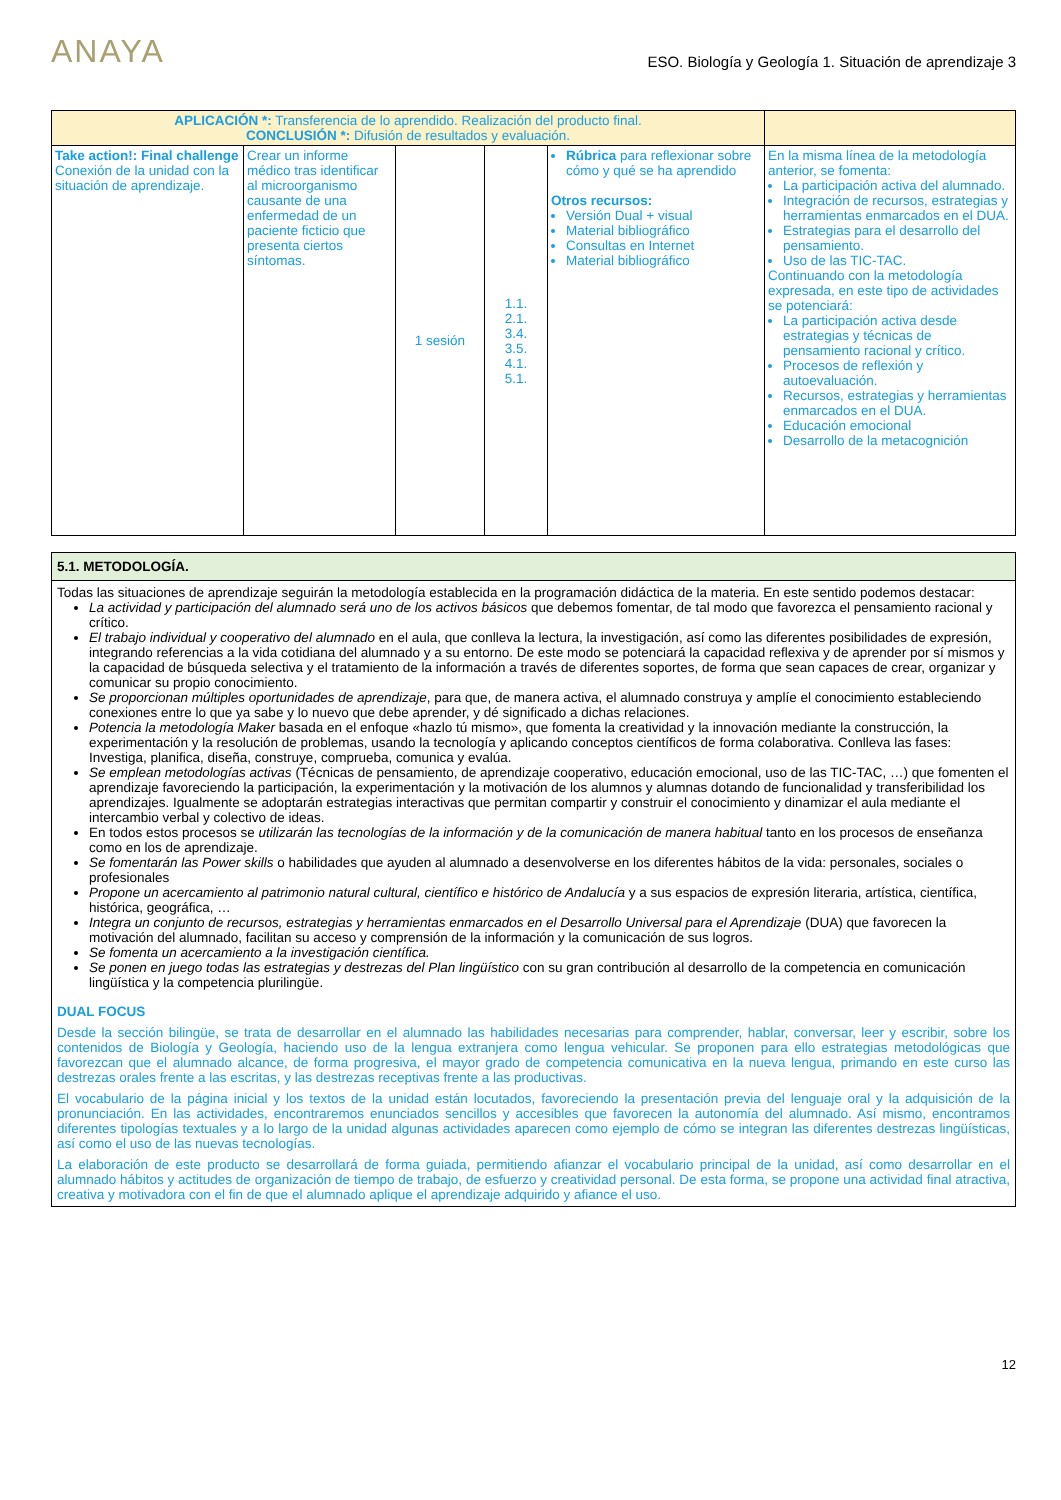ANAYA
ESO. Biología y Geología 1. Situación de aprendizaje 3
| APLICACIÓN *: Transferencia de lo aprendido. Realización del producto final. CONCLUSIÓN *: Difusión de resultados y evaluación. | | | | | |
| --- | --- | --- | --- | --- | --- |
| Take action!: Final challenge Conexión de la unidad con la situación de aprendizaje. | Crear un informe médico tras identificar al microorganismo causante de una enfermedad de un paciente ficticio que presenta ciertos síntomas. | 1 sesión | 1.1. 2.1. 3.4. 3.5. 4.1. 5.1. | Rúbrica para reflexionar sobre cómo y qué se ha aprendido Otros recursos: Versión Dual + visual Material bibliográfico Consultas en Internet Material bibliográfico | En la misma línea de la metodología anterior, se fomenta: La participación activa del alumnado. Integración de recursos, estrategias y herramientas enmarcados en el DUA. Estrategias para el desarrollo del pensamiento. Uso de las TIC-TAC. Continuando con la metodología expresada, en este tipo de actividades se potenciará: La participación activa desde estrategias y técnicas de pensamiento racional y crítico. Procesos de reflexión y autoevaluación. Recursos, estrategias y herramientas enmarcados en el DUA. Educación emocional Desarrollo de la metacognición |
| 5.1. METODOLOGÍA. |
| --- |
| Todas las situaciones de aprendizaje seguirán la metodología establecida en la programación didáctica de la materia. En este sentido podemos destacar: La actividad y participación del alumnado será uno de los activos básicos que debemos fomentar, de tal modo que favorezca el pensamiento racional y crítico. El trabajo individual y cooperativo del alumnado en el aula, que conlleva la lectura, la investigación, así como las diferentes posibilidades de expresión, integrando referencias a la vida cotidiana del alumnado y a su entorno. De este modo se potenciará la capacidad reflexiva y de aprender por sí mismos y la capacidad de búsqueda selectiva y el tratamiento de la información a través de diferentes soportes, de forma que sean capaces de crear, organizar y comunicar su propio conocimiento. Se proporcionan múltiples oportunidades de aprendizaje , para que, de manera activa, el alumnado construya y amplíe el conocimiento estableciendo conexiones entre lo que ya sabe y lo nuevo que debe aprender, y dé significado a dichas relaciones. Potencia la metodología Maker basada en el enfoque «hazlo tú mismo», que fomenta la creatividad y la innovación mediante la construcción, la experimentación y la resolución de problemas, usando la tecnología y aplicando conceptos científicos de forma colaborativa. Conlleva las fases: Investiga, planifica, diseña, construye, comprueba, comunica y evalúa. Se emplean metodologías activas (Técnicas de pensamiento, de aprendizaje cooperativo, educación emocional, uso de las TIC-TAC, …) que fomenten el aprendizaje favoreciendo la participación, la experimentación y la motivación de los alumnos y alumnas dotando de funcionalidad y transferibilidad los aprendizajes. Igualmente se adoptarán estrategias interactivas que permitan compartir y construir el conocimiento y dinamizar el aula mediante el intercambio verbal y colectivo de ideas. En todos estos procesos se utilizarán las tecnologías de la información y de la comunicación de manera habitual tanto en los procesos de enseñanza como en los de aprendizaje. Se fomentarán las Power skills o habilidades que ayuden al alumnado a desenvolverse en los diferentes hábitos de la vida: personales, sociales o profesionales Propone un acercamiento al patrimonio natural cultural, científico e histórico de Andalucía y a sus espacios de expresión literaria, artística, científica, histórica, geográfica, … Integra un conjunto de recursos, estrategias y herramientas enmarcados en el Desarrollo Universal para el Aprendizaje (DUA) que favorecen la motivación del alumnado, facilitan su acceso y comprensión de la información y la comunicación de sus logros. Se fomenta un acercamiento a la investigación científica. Se ponen en juego todas las estrategias y destrezas del Plan lingüístico con su gran contribución al desarrollo de la competencia en comunicación lingüística y la competencia plurilingüe. DUAL FOCUS Desde la sección bilingüe, se trata de desarrollar en el alumnado las habilidades necesarias para comprender, hablar, conversar, leer y escribir, sobre los contenidos de Biología y Geología, haciendo uso de la lengua extranjera como lengua vehicular. Se proponen para ello estrategias metodológicas que favorezcan que el alumnado alcance, de forma progresiva, el mayor grado de competencia comunicativa en la nueva lengua, primando en este curso las destrezas orales frente a las escritas, y las destrezas receptivas frente a las productivas. El vocabulario de la página inicial y los textos de la unidad están locutados, favoreciendo la presentación previa del lenguaje oral y la adquisición de la pronunciación. En las actividades, encontraremos enunciados sencillos y accesibles que favorecen la autonomía del alumnado. Así mismo, encontramos diferentes tipologías textuales y a lo largo de la unidad algunas actividades aparecen como ejemplo de cómo se integran las diferentes destrezas lingüísticas, así como el uso de las nuevas tecnologías. La elaboración de este producto se desarrollará de forma guiada, permitiendo afianzar el vocabulario principal de la unidad, así como desarrollar en el alumnado hábitos y actitudes de organización de tiempo de trabajo, de esfuerzo y creatividad personal. De esta forma, se propone una actividad final atractiva, creativa y motivadora con el fin de que el alumnado aplique el aprendizaje adquirido y afiance el uso. |
12